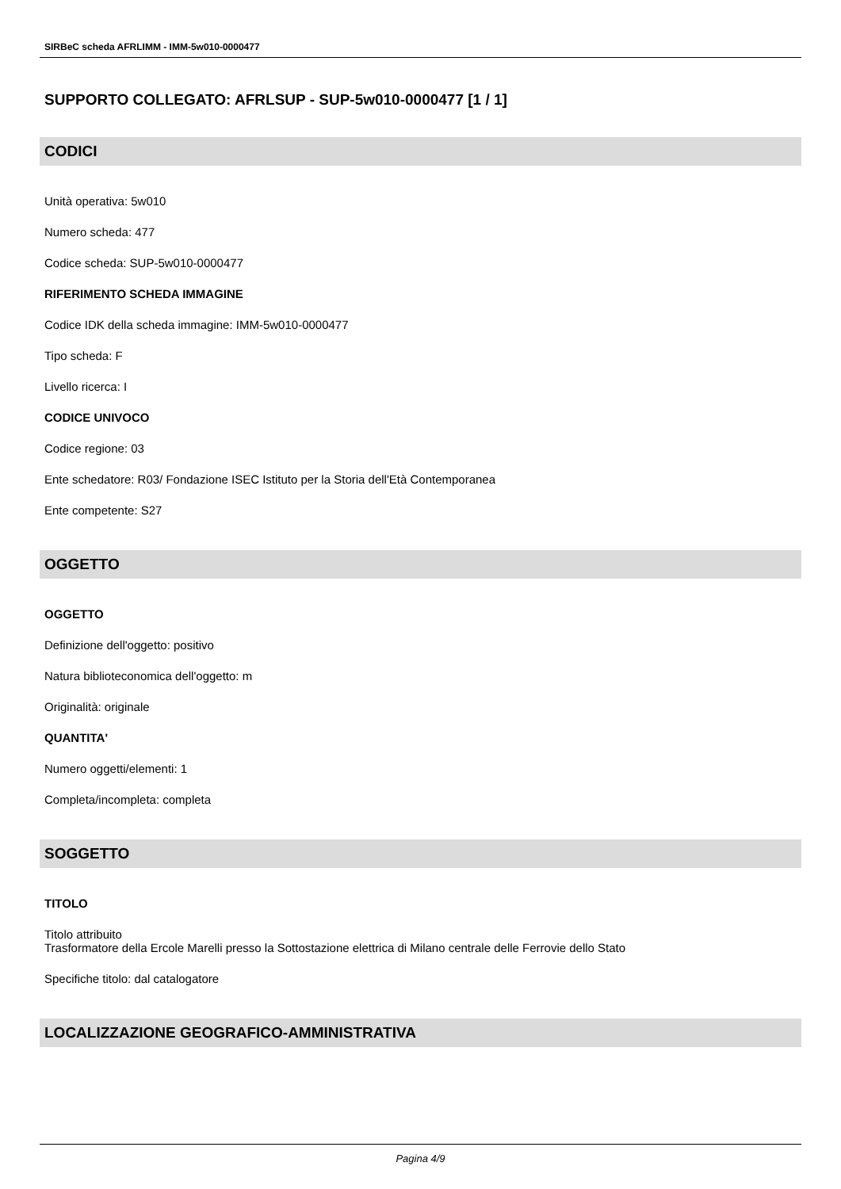SIRBeC scheda AFRLIMM - IMM-5w010-0000477
SUPPORTO COLLEGATO: AFRLSUP - SUP-5w010-0000477 [1 / 1]
CODICI
Unità operativa: 5w010
Numero scheda: 477
Codice scheda: SUP-5w010-0000477
RIFERIMENTO SCHEDA IMMAGINE
Codice IDK della scheda immagine: IMM-5w010-0000477
Tipo scheda: F
Livello ricerca: I
CODICE UNIVOCO
Codice regione: 03
Ente schedatore: R03/ Fondazione ISEC Istituto per la Storia dell'Età Contemporanea
Ente competente: S27
OGGETTO
OGGETTO
Definizione dell'oggetto: positivo
Natura biblioteconomica dell'oggetto: m
Originalità: originale
QUANTITA'
Numero oggetti/elementi: 1
Completa/incompleta: completa
SOGGETTO
TITOLO
Titolo attribuito
Trasformatore della Ercole Marelli presso la Sottostazione elettrica di Milano centrale delle Ferrovie dello Stato
Specifiche titolo: dal catalogatore
LOCALIZZAZIONE GEOGRAFICO-AMMINISTRATIVA
Pagina 4/9